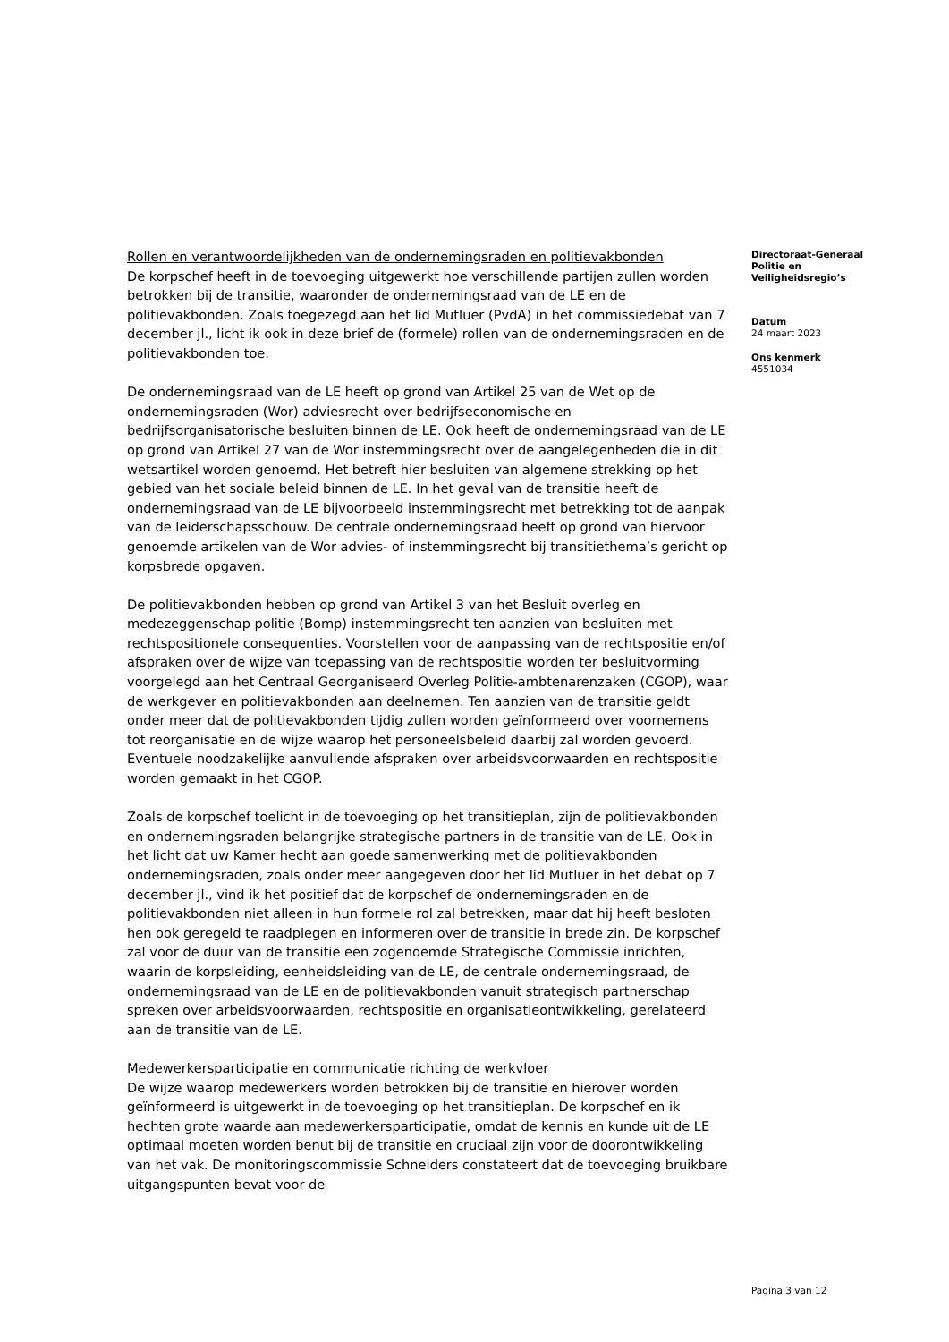Rollen en verantwoordelijkheden van de ondernemingsraden en politievakbonden
De korpschef heeft in de toevoeging uitgewerkt hoe verschillende partijen zullen worden betrokken bij de transitie, waaronder de ondernemingsraad van de LE en de politievakbonden. Zoals toegezegd aan het lid Mutluer (PvdA) in het commissiedebat van 7 december jl., licht ik ook in deze brief de (formele) rollen van de ondernemingsraden en de politievakbonden toe.
De ondernemingsraad van de LE heeft op grond van Artikel 25 van de Wet op de ondernemingsraden (Wor) adviesrecht over bedrijfseconomische en bedrijfsorganisatorische besluiten binnen de LE. Ook heeft de ondernemingsraad van de LE op grond van Artikel 27 van de Wor instemmingsrecht over de aangelegenheden die in dit wetsartikel worden genoemd. Het betreft hier besluiten van algemene strekking op het gebied van het sociale beleid binnen de LE. In het geval van de transitie heeft de ondernemingsraad van de LE bijvoorbeeld instemmingsrecht met betrekking tot de aanpak van de leiderschapsschouw. De centrale ondernemingsraad heeft op grond van hiervoor genoemde artikelen van de Wor advies- of instemmingsrecht bij transitiethema’s gericht op korpsbrede opgaven.
De politievakbonden hebben op grond van Artikel 3 van het Besluit overleg en medezeggenschap politie (Bomp) instemmingsrecht ten aanzien van besluiten met rechtspositionele consequenties. Voorstellen voor de aanpassing van de rechtspositie en/of afspraken over de wijze van toepassing van de rechtspositie worden ter besluitvorming voorgelegd aan het Centraal Georganiseerd Overleg Politie-ambtenarenzaken (CGOP), waar de werkgever en politievakbonden aan deelnemen. Ten aanzien van de transitie geldt onder meer dat de politievakbonden tijdig zullen worden geïnformeerd over voornemens tot reorganisatie en de wijze waarop het personeelsbeleid daarbij zal worden gevoerd. Eventuele noodzakelijke aanvullende afspraken over arbeidsvoorwaarden en rechtspositie worden gemaakt in het CGOP.
Zoals de korpschef toelicht in de toevoeging op het transitieplan, zijn de politievakbonden en ondernemingsraden belangrijke strategische partners in de transitie van de LE. Ook in het licht dat uw Kamer hecht aan goede samenwerking met de politievakbonden ondernemingsraden, zoals onder meer aangegeven door het lid Mutluer in het debat op 7 december jl., vind ik het positief dat de korpschef de ondernemingsraden en de politievakbonden niet alleen in hun formele rol zal betrekken, maar dat hij heeft besloten hen ook geregeld te raadplegen en informeren over de transitie in brede zin. De korpschef zal voor de duur van de transitie een zogenoemde Strategische Commissie inrichten, waarin de korpsleiding, eenheidsleiding van de LE, de centrale ondernemingsraad, de ondernemingsraad van de LE en de politievakbonden vanuit strategisch partnerschap spreken over arbeidsvoorwaarden, rechtspositie en organisatieontwikkeling, gerelateerd aan de transitie van de LE.
Medewerkersparticipatie en communicatie richting de werkvloer
De wijze waarop medewerkers worden betrokken bij de transitie en hierover worden geïnformeerd is uitgewerkt in de toevoeging op het transitieplan. De korpschef en ik hechten grote waarde aan medewerkersparticipatie, omdat de kennis en kunde uit de LE optimaal moeten worden benut bij de transitie en cruciaal zijn voor de doorontwikkeling van het vak. De monitoringscommissie Schneiders constateert dat de toevoeging bruikbare uitgangspunten bevat voor de
Directoraat-Generaal
Politie en
Veiligheidsregio’s
Datum
24 maart 2023
Ons kenmerk
4551034
Pagina 3 van 12